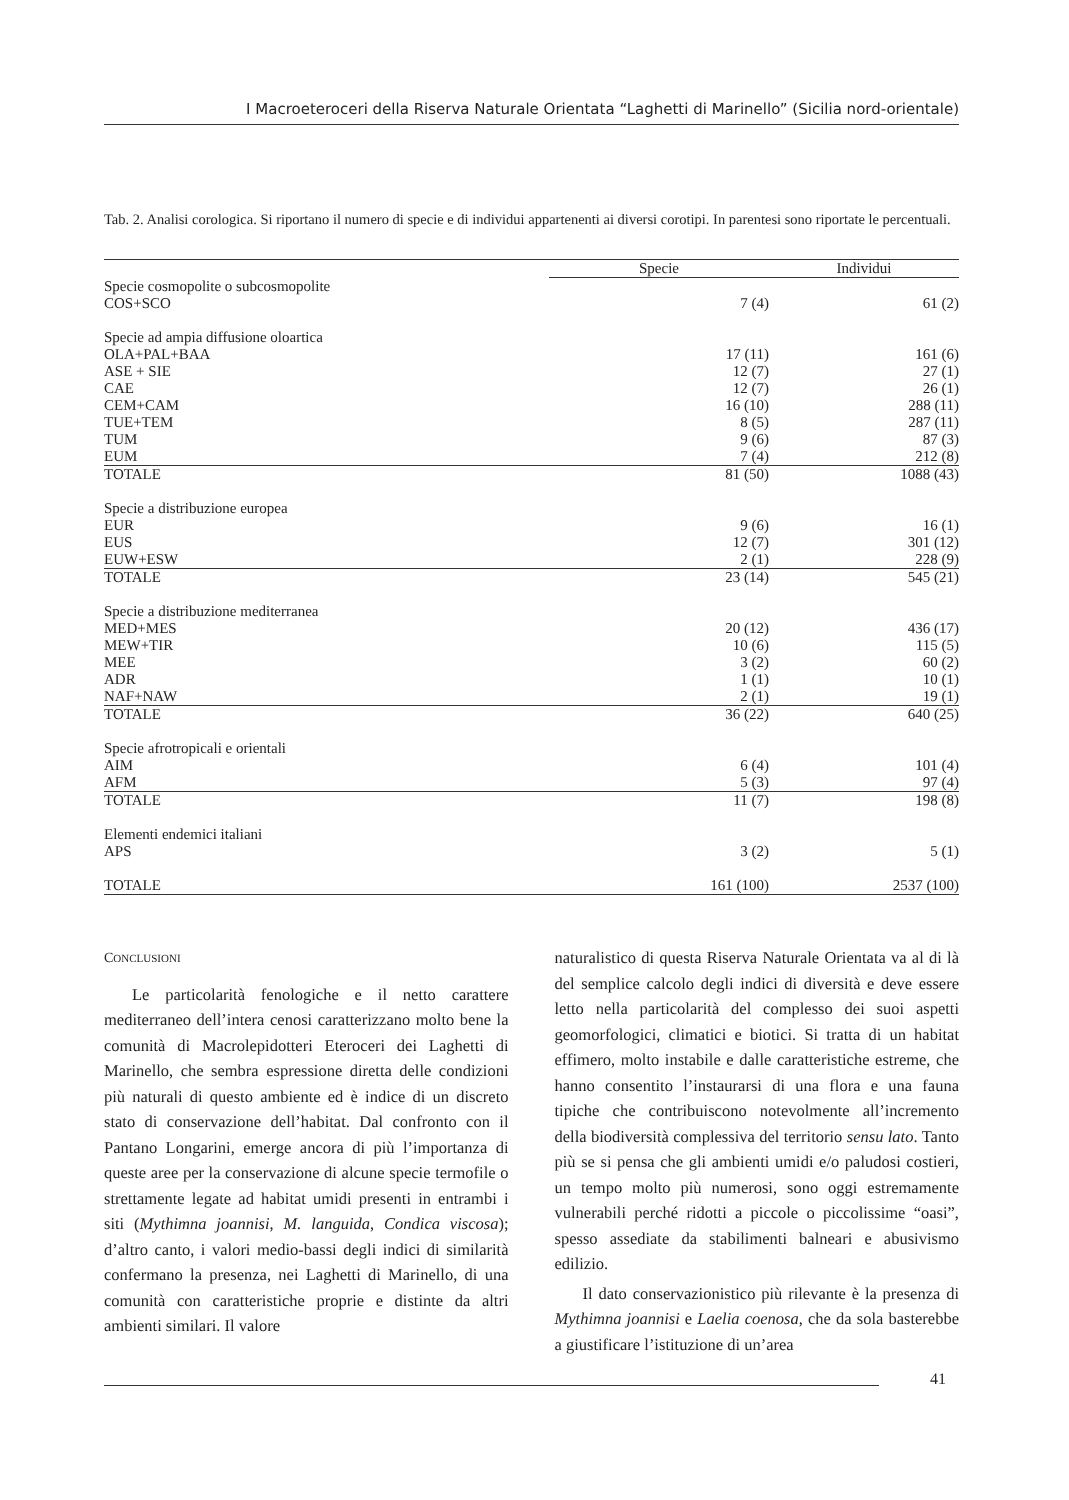I Macroeteroceri della Riserva Naturale Orientata “Laghetti di Marinello” (Sicilia nord-orientale)
Tab. 2. Analisi corologica. Si riportano il numero di specie e di individui appartenenti ai diversi corotipi. In parentesi sono riportate le percentuali.
| | Specie | Individui |
| --- | --- | --- |
| Specie cosmopolite o subcosmopolite | | |
| COS+SCO | 7 (4) | 61 (2) |
| Specie ad ampia diffusione oloartica | | |
| OLA+PAL+BAA | 17 (11) | 161 (6) |
| ASE + SIE | 12 (7) | 27 (1) |
| CAE | 12 (7) | 26 (1) |
| CEM+CAM | 16 (10) | 288 (11) |
| TUE+TEM | 8 (5) | 287 (11) |
| TUM | 9 (6) | 87 (3) |
| EUM | 7 (4) | 212 (8) |
| TOTALE | 81 (50) | 1088 (43) |
| Specie a distribuzione europea | | |
| EUR | 9 (6) | 16 (1) |
| EUS | 12 (7) | 301 (12) |
| EUW+ESW | 2 (1) | 228 (9) |
| TOTALE | 23 (14) | 545 (21) |
| Specie a distribuzione mediterranea | | |
| MED+MES | 20 (12) | 436 (17) |
| MEW+TIR | 10 (6) | 115 (5) |
| MEE | 3 (2) | 60 (2) |
| ADR | 1 (1) | 10 (1) |
| NAF+NAW | 2 (1) | 19 (1) |
| TOTALE | 36 (22) | 640 (25) |
| Specie afrotropicali e orientali | | |
| AIM | 6 (4) | 101 (4) |
| AFM | 5 (3) | 97 (4) |
| TOTALE | 11 (7) | 198 (8) |
| Elementi endemici italiani | | |
| APS | 3 (2) | 5 (1) |
| TOTALE | 161 (100) | 2537 (100) |
CONCLUSIONI
Le particolarità fenologiche e il netto carattere mediterraneo dell’intera cenosi caratterizzano molto bene la comunità di Macrolepidotteri Eteroceri dei Laghetti di Marinello, che sembra espressione diretta delle condizioni più naturali di questo ambiente ed è indice di un discreto stato di conservazione dell’habitat. Dal confronto con il Pantano Longarini, emerge ancora di più l’importanza di queste aree per la conservazione di alcune specie termofile o strettamente legate ad habitat umidi presenti in entrambi i siti (Mythimna joannisi, M. languida, Condica viscosa); d’altro canto, i valori medio-bassi degli indici di similarità confermano la presenza, nei Laghetti di Marinello, di una comunità con caratteristiche proprie e distinte da altri ambienti similari. Il valore
naturalistico di questa Riserva Naturale Orientata va al di là del semplice calcolo degli indici di diversità e deve essere letto nella particolarità del complesso dei suoi aspetti geomorfologici, climatici e biotici. Si tratta di un habitat effimero, molto instabile e dalle caratteristiche estreme, che hanno consentito l’instaurarsi di una flora e una fauna tipiche che contribuiscono notevolmente all’incremento della biodiversità complessiva del territorio sensu lato. Tanto più se si pensa che gli ambienti umidi e/o paludosi costieri, un tempo molto più numerosi, sono oggi estremamente vulnerabili perché ridotti a piccole o piccolissime “oasi”, spesso assediate da stabilimenti balneari e abusivismo edilizio.
Il dato conservazionistico più rilevante è la presenza di Mythimna joannisi e Laelia coenosa, che da sola basterebbe a giustificare l’istituzione di un’area
41